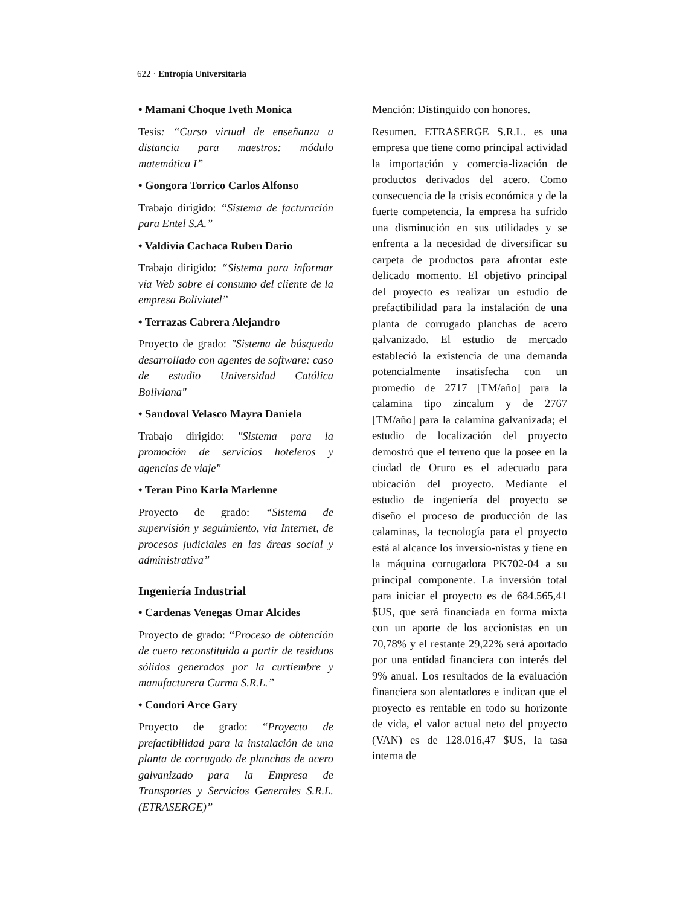622 · Entropía Universitaria
• Mamani Choque Iveth Monica
Tesis: “Curso virtual de enseñanza a distancia para maestros: módulo matemática I”
• Gongora Torrico Carlos Alfonso
Trabajo dirigido: “Sistema de facturación para Entel S.A.”
• Valdivia Cachaca Ruben Dario
Trabajo dirigido: “Sistema para informar vía Web sobre el consumo del cliente de la empresa Boliviatel”
• Terrazas Cabrera Alejandro
Proyecto de grado: "Sistema de búsqueda desarrollado con agentes de software: caso de estudio Universidad Católica Boliviana"
• Sandoval Velasco Mayra Daniela
Trabajo dirigido: "Sistema para la promoción de servicios hoteleros y agencias de viaje"
• Teran Pino Karla Marlenne
Proyecto de grado: “Sistema de supervisión y seguimiento, vía Internet, de procesos judiciales en las áreas social y administrativa”
Ingeniería Industrial
• Cardenas Venegas Omar Alcides
Proyecto de grado: “Proceso de obtención de cuero reconstituido a partir de residuos sólidos generados por la curtiembre y manufacturera Curma S.R.L.”
• Condori Arce Gary
Proyecto de grado: “Proyecto de prefactibilidad para la instalación de una planta de corrugado de planchas de acero galvanizado para la Empresa de Transportes y Servicios Generales S.R.L. (ETRASERGE)”
Mención: Distinguido con honores.
Resumen. ETRASERGE S.R.L. es una empresa que tiene como principal actividad la importación y comercia-lización de productos derivados del acero. Como consecuencia de la crisis económica y de la fuerte competencia, la empresa ha sufrido una disminución en sus utilidades y se enfrenta a la necesidad de diversificar su carpeta de productos para afrontar este delicado momento. El objetivo principal del proyecto es realizar un estudio de prefactibilidad para la instalación de una planta de corrugado planchas de acero galvanizado. El estudio de mercado estableció la existencia de una demanda potencialmente insatisfecha con un promedio de 2717 [TM/año] para la calamina tipo zincalum y de 2767 [TM/año] para la calamina galvanizada; el estudio de localización del proyecto demostró que el terreno que la posee en la ciudad de Oruro es el adecuado para ubicación del proyecto. Mediante el estudio de ingeniería del proyecto se diseño el proceso de producción de las calaminas, la tecnología para el proyecto está al alcance los inversio-nistas y tiene en la máquina corrugadora PK702-04 a su principal componente. La inversión total para iniciar el proyecto es de 684.565,41 $US, que será financiada en forma mixta con un aporte de los accionistas en un 70,78% y el restante 29,22% será aportado por una entidad financiera con interés del 9% anual. Los resultados de la evaluación financiera son alentadores e indican que el proyecto es rentable en todo su horizonte de vida, el valor actual neto del proyecto (VAN) es de 128.016,47 $US, la tasa interna de